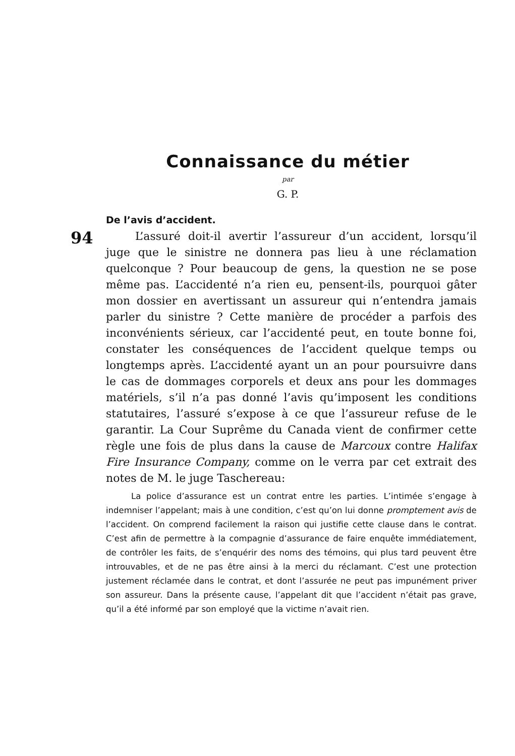Connaissance du métier
par
G. P.
De l’avis d’accident.
94
L’assuré doit-il avertir l’assureur d’un accident, lorsqu’il juge que le sinistre ne donnera pas lieu à une réclamation quelconque ? Pour beaucoup de gens, la question ne se pose même pas. L’accidenté n’a rien eu, pensent-ils, pourquoi gâter mon dossier en avertissant un assureur qui n’entendra jamais parler du sinistre ? Cette manière de procéder a parfois des inconvénients sérieux, car l’accidenté peut, en toute bonne foi, constater les conséquences de l’accident quelque temps ou longtemps après. L’accidenté ayant un an pour poursuivre dans le cas de dommages corporels et deux ans pour les dommages matériels, s’il n’a pas donné l’avis qu’imposent les conditions statutaires, l’assuré s’expose à ce que l’assureur refuse de le garantir. La Cour Suprême du Canada vient de confirmer cette règle une fois de plus dans la cause de Marcoux contre Halifax Fire Insurance Company, comme on le verra par cet extrait des notes de M. le juge Taschereau:
La police d’assurance est un contrat entre les parties. L’intimée s’engage à indemniser l’appelant; mais à une condition, c’est qu’on lui donne promptement avis de l’accident. On comprend facilement la raison qui justifie cette clause dans le contrat. C’est afin de permettre à la compagnie d’assurance de faire enquête immédiatement, de contrôler les faits, de s’enquérir des noms des témoins, qui plus tard peuvent être introuvables, et de ne pas être ainsi à la merci du réclamant. C’est une protection justement réclamée dans le contrat, et dont l’assurée ne peut pas impunément priver son assureur. Dans la présente cause, l’appelant dit que l’accident n’était pas grave, qu’il a été informé par son employé que la victime n’avait rien.